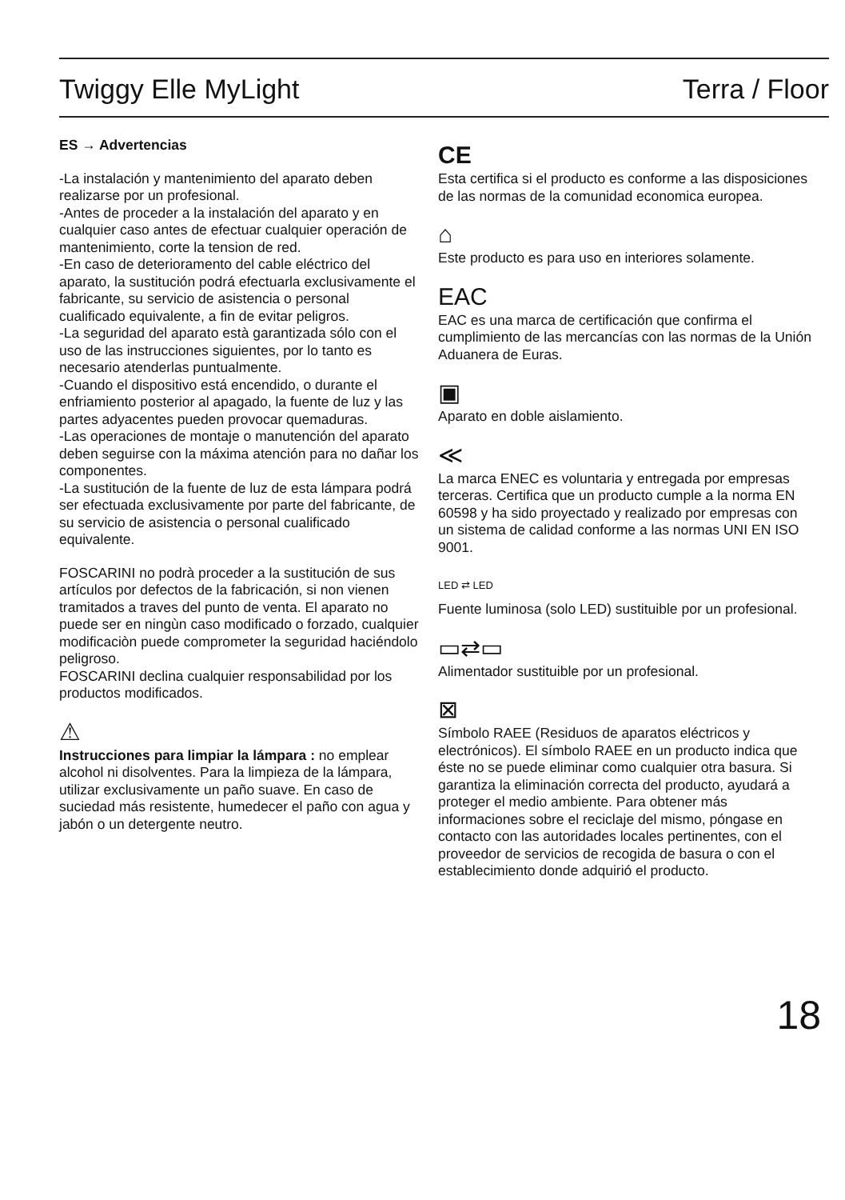Twiggy Elle MyLight Terra / Floor
ES → Advertencias
-La instalación y mantenimiento del aparato deben realizarse por un profesional.
-Antes de proceder a la instalación del aparato y en cualquier caso antes de efectuar cualquier operación de mantenimiento, corte la tension de red.
-En caso de deterioramento del cable eléctrico del aparato, la sustitución podrá efectuarla exclusivamente el fabricante, su servicio de asistencia o personal cualificado equivalente, a fin de evitar peligros.
-La seguridad del aparato està garantizada sólo con el uso de las instrucciones siguientes, por lo tanto es necesario atenderlas puntualmente.
-Cuando el dispositivo está encendido, o durante el enfriamiento posterior al apagado, la fuente de luz y las partes adyacentes pueden provocar quemaduras.
-Las operaciones de montaje o manutención del aparato deben seguirse con la máxima atención para no dañar los componentes.
-La sustitución de la fuente de luz de esta lámpara podrá ser efectuada exclusivamente por parte del fabricante, de su servicio de asistencia o personal cualificado equivalente.
FOSCARINI no podrà proceder a la sustitución de sus artículos por defectos de la fabricación, si non vienen tramitados a traves del punto de venta. El aparato no puede ser en ningùn caso modificado o forzado, cualquier modificaciòn puede comprometer la seguridad haciéndolo peligroso.
FOSCARINI declina cualquier responsabilidad por los productos modificados.
⚠
Instrucciones para limpiar la lámpara : no emplear alcohol ni disolventes. Para la limpieza de la lámpara, utilizar exclusivamente un paño suave. En caso de suciedad más resistente, humedecer el paño con agua y jabón o un detergente neutro.
CE
Esta certifica si el producto es conforme a las disposiciones de las normas de la comunidad economica europea.
⌂
Este producto es para uso en interiores solamente.
EAC
EAC es una marca de certificación que confirma el cumplimiento de las mercancías con las normas de la Unión Aduanera de Euras.
▣
Aparato en doble aislamiento.
≪
La marca ENEC es voluntaria y entregada por empresas terceras. Certifica que un producto cumple a la norma EN 60598 y ha sido proyectado y realizado por empresas con un sistema de calidad conforme a las normas UNI EN ISO 9001.
LED ⇄ LED
Fuente luminosa (solo LED) sustituible por un profesional.
▭⇄▭
Alimentador sustituible por un profesional.
⊠
Símbolo RAEE (Residuos de aparatos eléctricos y electrónicos). El símbolo RAEE en un producto indica que éste no se puede eliminar como cualquier otra basura. Si garantiza la eliminación correcta del producto, ayudará a proteger el medio ambiente. Para obtener más informaciones sobre el reciclaje del mismo, póngase en contacto con las autoridades locales pertinentes, con el proveedor de servicios de recogida de basura o con el establecimiento donde adquirió el producto.
18